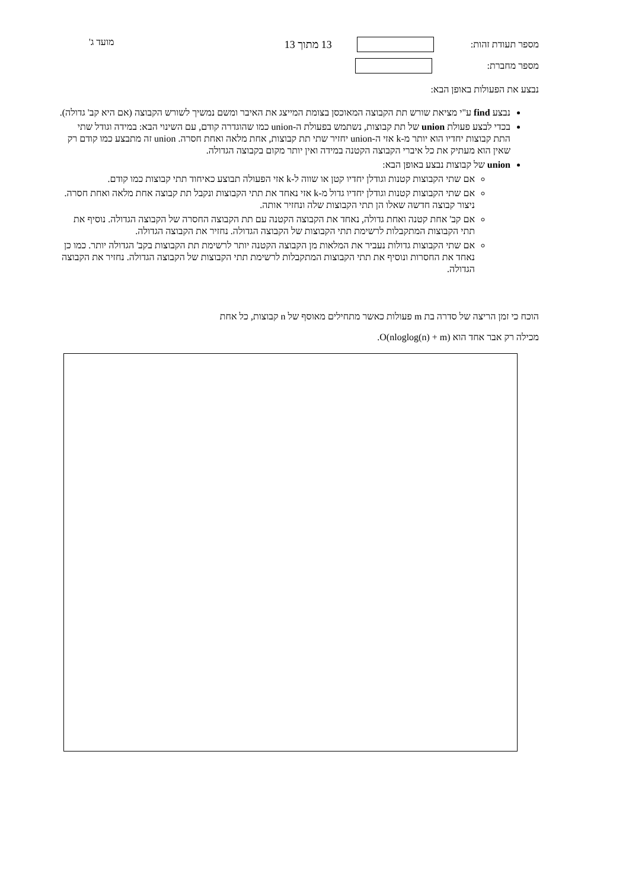מספר תעודת זהות: 13 מתוך 13
מספר מחברת:
מועד ג'
נבצע את הפעולות באופן הבא:
נבצע find ע"י מציאת שורש תת הקבוצה המאוכסן בצומת המייצג את האיבר ומשם נמשיך לשורש הקבוצה (אם היא קב' גדולה).
בכדי לבצע פעולת union של תת קבוצות, נשתמש בפעולת ה-union כמו שהוגדרה קודם, עם השינוי הבא: במידה וגודל שתי התת קבוצות יחדיו הוא יותר מ-k אזי ה-union יחזיר שתי תת קבוצות, אחת מלאה ואחת חסרה. union זה מתבצע כמו קודם רק שאין הוא מעתיק את כל איברי הקבוצה הקטנה במידה ואין יותר מקום בקבוצה הגדולה.
union של קבוצות נבצע באופן הבא:
אם שתי הקבוצות קטנות וגודלן יחדיו קטן או שווה ל-k אזי הפעולה תבוצע כאיחוד תתי קבוצות כמו קודם.
אם שתי הקבוצות קטנות וגודלן יחדיו גדול מ-k אזי נאחד את תתי הקבוצות ונקבל תת קבוצה אחת מלאה ואחת חסרה. ניצור קבוצה חדשה שאלו הן תתי הקבוצות שלה ונחזיר אותה.
אם קב' אחת קטנה ואחת גדולה, נאחד את הקבוצה הקטנה עם תת הקבוצה החסרה של הקבוצה הגדולה. נוסיף את תתי הקבוצות המתקבלות לרשימת תתי הקבוצות של הקבוצה הגדולה. נחזיר את הקבוצה הגדולה.
אם שתי הקבוצות גדולות נעביר את המלאות מן הקבוצה הקטנה יותר לרשימת תת הקבוצות בקב' הגדולה יותר. כמו כן נאחד את החסרות ונוסיף את תתי הקבוצות המתקבלות לרשימת תתי הקבוצות של הקבוצה הגדולה. נחזיר את הקבוצה הגדולה.
הוכח כי זמן הריצה של סדרה בת m פעולות כאשר מתחילים מאוסף של n קבוצות, כל אחת
מכילה רק אבר אחד הוא O(nloglog(n) + m).